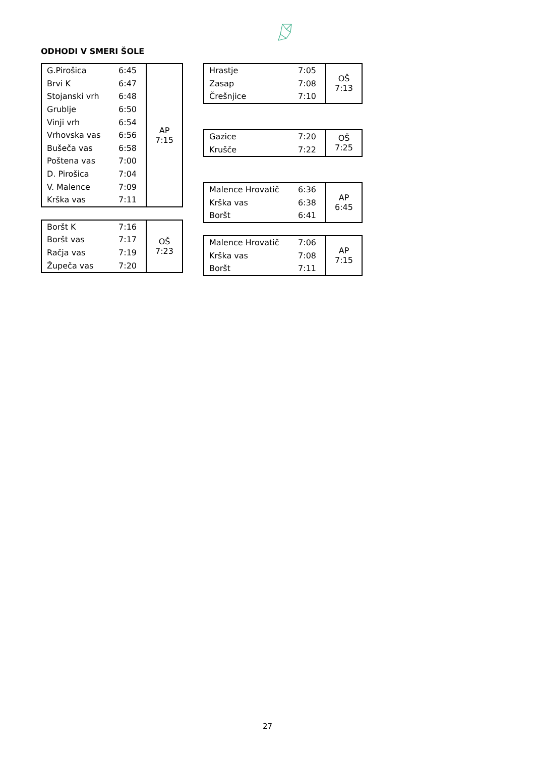ODHODI V SMERI ŠOLE
| G.Pirošica | 6:45 | AP 7:15 |
| Brvi K | 6:47 | |
| Stojanski vrh | 6:48 | |
| Grublje | 6:50 | |
| Vinji vrh | 6:54 | |
| Vrhovska vas | 6:56 | |
| Bušeča vas | 6:58 | |
| Poštena vas | 7:00 | |
| D. Pirošica | 7:04 | |
| V. Malence | 7:09 | |
| Krška vas | 7:11 | |
| Boršt K | 7:16 | OŠ 7:23 |
| Boršt vas | 7:17 | |
| Račja vas | 7:19 | |
| Župeča vas | 7:20 | |
| Hrastje | 7:05 | OŠ 7:13 |
| Zasap | 7:08 | |
| Črešnjice | 7:10 | |
| Gazice | 7:20 | OŠ 7:25 |
| Krušče | 7:22 | |
| Malence Hrovatič | 6:36 | AP 6:45 |
| Krška vas | 6:38 | |
| Boršt | 6:41 | |
| Malence Hrovatič | 7:06 | AP 7:15 |
| Krška vas | 7:08 | |
| Boršt | 7:11 | |
27